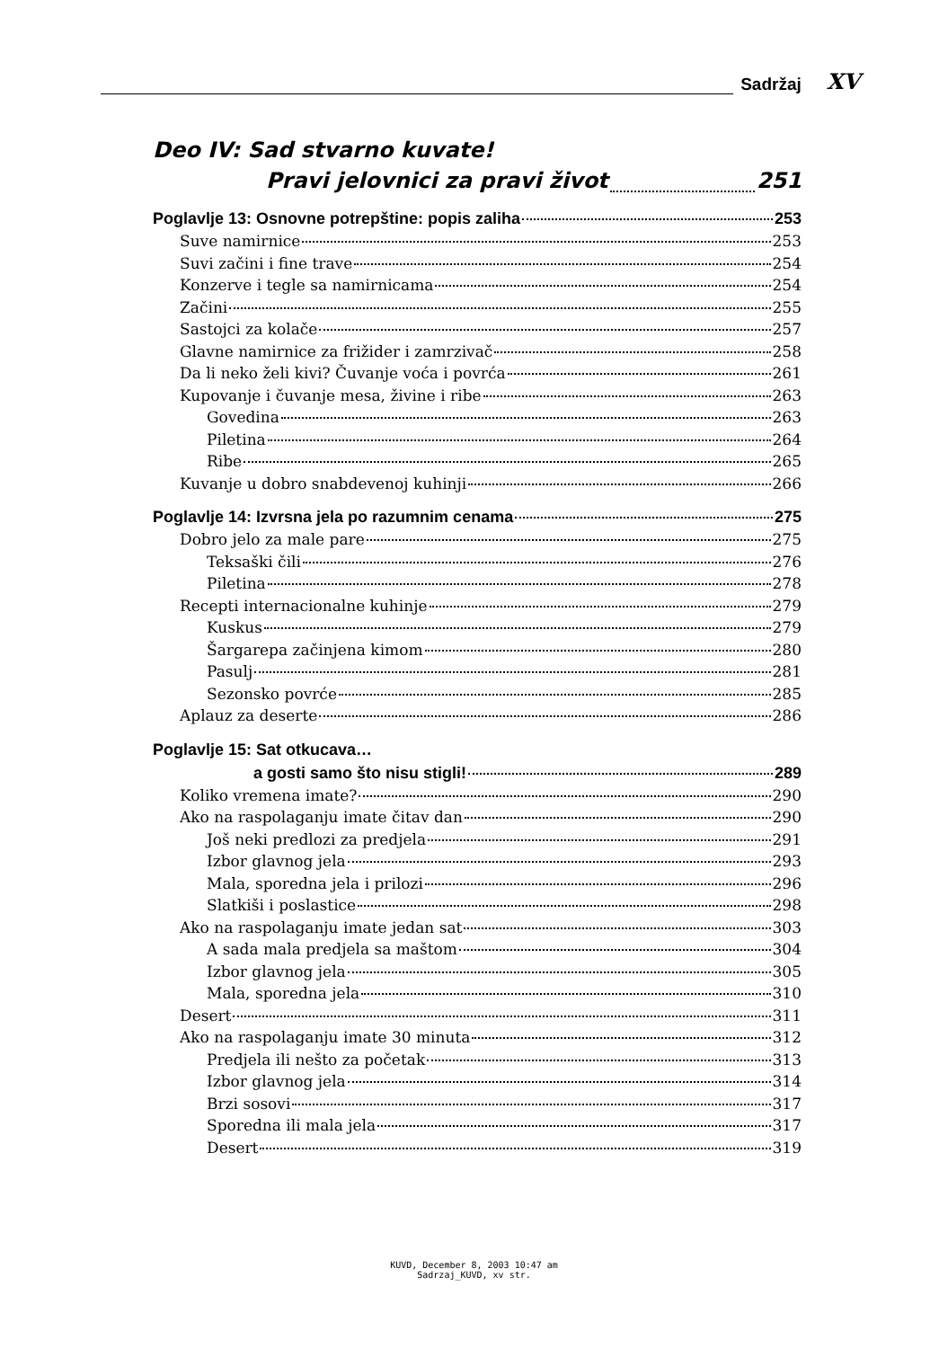Sadržaj XV
Deo IV: Sad stvarno kuvate!
Pravi jelovnici za pravi život 251
Poglavlje 13: Osnovne potrepštine: popis zaliha 253
Suve namirnice 253
Suvi začini i fine trave 254
Konzerve i tegle sa namirnicama 254
Začini 255
Sastojci za kolače 257
Glavne namirnice za frižider i zamrzivač 258
Da li neko želi kivi? Čuvanje voća i povrća 261
Kupovanje i čuvanje mesa, živine i ribe 263
Govedina 263
Piletina 264
Ribe 265
Kuvanje u dobro snabdevenoj kuhinji 266
Poglavlje 14: Izvrsna jela po razumnim cenama 275
Dobro jelo za male pare 275
Teksaški čili 276
Piletina 278
Recepti internacionalne kuhinje 279
Kuskus 279
Šargarepa začinjena kimom 280
Pasulj 281
Sezonsko povrće 285
Aplauz za deserte 286
Poglavlje 15: Sat otkucava…
a gosti samo što nisu stigli! 289
Koliko vremena imate? 290
Ako na raspolaganju imate čitav dan 290
Još neki predlozi za predjela 291
Izbor glavnog jela 293
Mala, sporedna jela i prilozi 296
Slatkiši i poslastice 298
Ako na raspolaganju imate jedan sat 303
A sada mala predjela sa maštom 304
Izbor glavnog jela 305
Mala, sporedna jela 310
Desert 311
Ako na raspolaganju imate 30 minuta 312
Predjela ili nešto za početak 313
Izbor glavnog jela 314
Brzi sosovi 317
Sporedna ili mala jela 317
Desert 319
KUVD, December 8, 2003 10:47 am
Sadrzaj_KUVD, xv str.